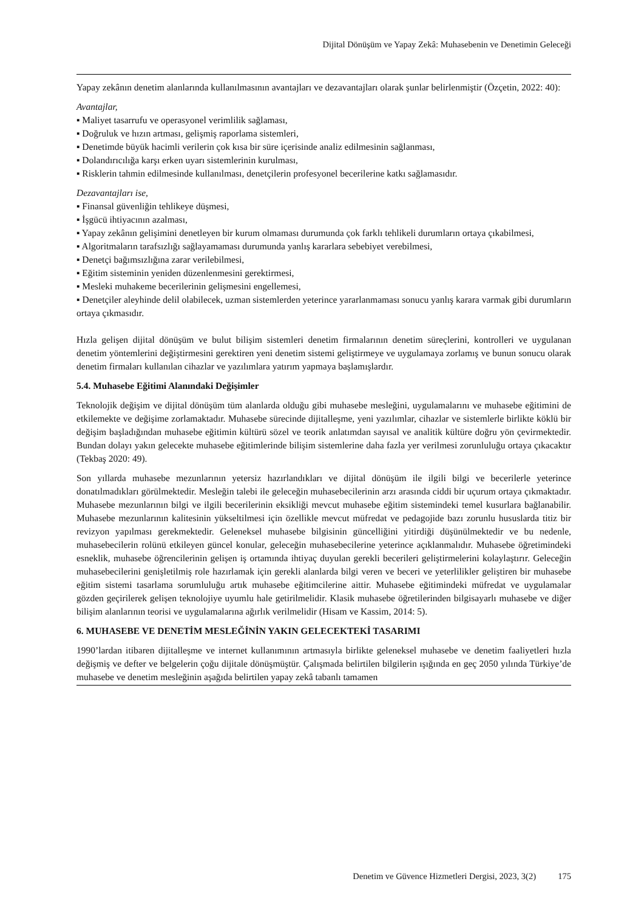Dijital Dönüşüm ve Yapay Zekâ: Muhasebenin ve Denetimin Geleceği
Yapay zekânın denetim alanlarında kullanılmasının avantajları ve dezavantajları olarak şunlar belirlenmiştir (Özçetin, 2022: 40):
Avantajlar,
▪ Maliyet tasarrufu ve operasyonel verimlilik sağlaması,
▪ Doğruluk ve hızın artması, gelişmiş raporlama sistemleri,
▪ Denetimde büyük hacimli verilerin çok kısa bir süre içerisinde analiz edilmesinin sağlanması,
▪ Dolandırıcılığa karşı erken uyarı sistemlerinin kurulması,
▪ Risklerin tahmin edilmesinde kullanılması, denetçilerin profesyonel becerilerine katkı sağlamasıdır.
Dezavantajları ise,
▪ Finansal güvenliğin tehlikeye düşmesi,
▪ İşgücü ihtiyacının azalması,
▪ Yapay zekânın gelişimini denetleyen bir kurum olmaması durumunda çok farklı tehlikeli durumların ortaya çıkabilmesi,
▪ Algoritmaların tarafsızlığı sağlayamaması durumunda yanlış kararlara sebebiyet verebilmesi,
▪ Denetçi bağımsızlığına zarar verilebilmesi,
▪ Eğitim sisteminin yeniden düzenlenmesini gerektirmesi,
▪ Mesleki muhakeme becerilerinin gelişmesini engellemesi,
▪ Denetçiler aleyhinde delil olabilecek, uzman sistemlerden yeterince yararlanmaması sonucu yanlış karara varmak gibi durumların ortaya çıkmasıdır.
Hızla gelişen dijital dönüşüm ve bulut bilişim sistemleri denetim firmalarının denetim süreçlerini, kontrolleri ve uygulanan denetim yöntemlerini değiştirmesini gerektiren yeni denetim sistemi geliştirmeye ve uygulamaya zorlamış ve bunun sonucu olarak denetim firmaları kullanılan cihazlar ve yazılımlara yatırım yapmaya başlamışlardır.
5.4. Muhasebe Eğitimi Alanındaki Değişimler
Teknolojik değişim ve dijital dönüşüm tüm alanlarda olduğu gibi muhasebe mesleğini, uygulamalarını ve muhasebe eğitimini de etkilemekte ve değişime zorlamaktadır. Muhasebe sürecinde dijitalleşme, yeni yazılımlar, cihazlar ve sistemlerle birlikte köklü bir değişim başladığından muhasebe eğitimin kültürü sözel ve teorik anlatımdan sayısal ve analitik kültüre doğru yön çevirmektedir. Bundan dolayı yakın gelecekte muhasebe eğitimlerinde bilişim sistemlerine daha fazla yer verilmesi zorunluluğu ortaya çıkacaktır (Tekbaş 2020: 49).
Son yıllarda muhasebe mezunlarının yetersiz hazırlandıkları ve dijital dönüşüm ile ilgili bilgi ve becerilerle yeterince donatılmadıkları görülmektedir. Mesleğin talebi ile geleceğin muhasebecilerinin arzı arasında ciddi bir uçurum ortaya çıkmaktadır. Muhasebe mezunlarının bilgi ve ilgili becerilerinin eksikliği mevcut muhasebe eğitim sistemindeki temel kusurlara bağlanabilir. Muhasebe mezunlarının kalitesinin yükseltilmesi için özellikle mevcut müfredat ve pedagojide bazı zorunlu hususlarda titiz bir revizyon yapılması gerekmektedir. Geleneksel muhasebe bilgisinin güncelliğini yitirdiği düşünülmektedir ve bu nedenle, muhasebecilerin rolünü etkileyen güncel konular, geleceğin muhasebecilerine yeterince açıklanmalıdır. Muhasebe öğretimindeki esneklik, muhasebe öğrencilerinin gelişen iş ortamında ihtiyaç duyulan gerekli becerileri geliştirmelerini kolaylaştırır. Geleceğin muhasebecilerini genişletilmiş role hazırlamak için gerekli alanlarda bilgi veren ve beceri ve yeterlilikler geliştiren bir muhasebe eğitim sistemi tasarlama sorumluluğu artık muhasebe eğitimcilerine aittir. Muhasebe eğitimindeki müfredat ve uygulamalar gözden geçirilerek gelişen teknolojiye uyumlu hale getirilmelidir. Klasik muhasebe öğretilerinden bilgisayarlı muhasebe ve diğer bilişim alanlarının teorisi ve uygulamalarına ağırlık verilmelidir (Hisam ve Kassim, 2014: 5).
6. MUHASEBE VE DENETİM MESLEĞİNİN YAKIN GELECEKTEKİ TASARIMI
1990’lardan itibaren dijitalleşme ve internet kullanımının artmasıyla birlikte geleneksel muhasebe ve denetim faaliyetleri hızla değişmiş ve defter ve belgelerin çoğu dijitale dönüşmüştür. Çalışmada belirtilen bilgilerin ışığında en geç 2050 yılında Türkiye’de muhasebe ve denetim mesleğinin aşağıda belirtilen yapay zekâ tabanlı tamamen
Denetim ve Güvence Hizmetleri Dergisi, 2023, 3(2) 175